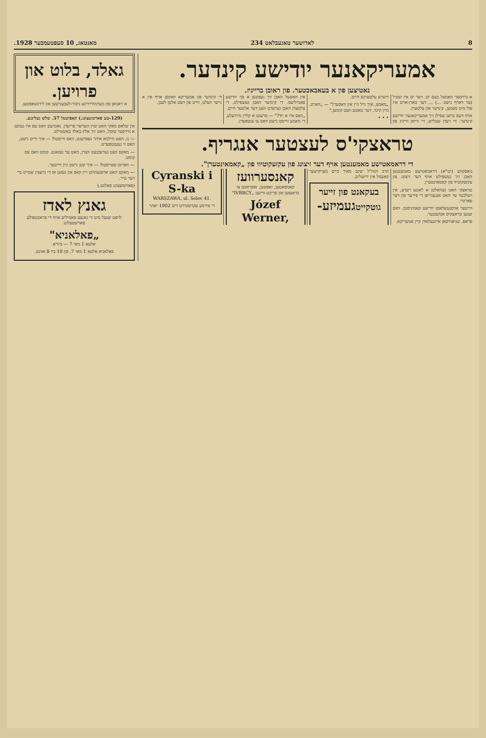8 לאדזשער טאגעבלאט 234 מאנטאג, 10 סעפטעמבער 1928.
אמעריקאנער יודישע קינדער.
נאטיצען פון א בעאבאכטער. פון ראובן ברייניז.
א גרויסער האמעל בעם ים. דער ים איז שטיל (ער דארף נישט ...) ... דער באדן-ארט איז פול מיט מענשן, קינדער און עלטערן.
אויף דעם ברעג שפילן זיך אמעריקאנער יודישע קינדער. זיי רעדן ענגליש, זיי ווייסן ווייניג פון זייערע עלטערנס היים.
„מאמע, איך וויל גיין אין וואסער!" — „ווארט, מיין קינד, דער טאטע וועט קומען."
• • •
אין האטעל האבן זיך געפונען א סך יודישע פאמיליעס. די קינדער האבן געשפילט, די עלטערן האבן גערעדט וועגן דער אלטער היים.
„וואס איז א יוד?" — פרעגט א קליין מיידעלע. די מאמע ווייסט נישט וואס צו ענטפערן.
די קינדער פון אמעריקא וואקסן אויף אין א נייער וועלט, ווייט פון דעם אלטן לעבן.
טראצקי'ס לעצטער אנגריף.
די דראמאטישע מאמענטען אויף דער זיצונג פון עקזעקוטיוו פון „קאמאינטערן".
מאסקווע (יט"א) דראמאטישע מאמענטען האבן זיך געשפילט אויף דער זיצונג פון עקזעקוטיוו פון קאמאינטערן.
טראצקי האט געהאלטן א לאנגע רעדע, אין וועלכער ער האט אנגעגריפן די פירער פון דער פארטיי.
ווייטער אויסגעשלאסן יודישע קאמוניסטן. וואס זענען טראצקיס אנהענגער.
פראפ. שניאורסאן איינגעלאדן קיין אמעריקא.
הרב הגה"ל יעקב מאיר ביים מערקישער קאנסול אין ירושלים.
בעקאנט פון זייער גוטקייט געמיזע-קאנסערוועז
קאמפאטען, זאפטען, זאפראזען צו בראנפען און פריכט-ווײנען „IVBRCY"
Józef Werner, Cyranski i S-ka
WARSZAWA, ul. Solec 41.
די פירמע עקזיסטירט זייט 1902 יאהר
גאלד, בלוט און פרויען.
א ראמאן פון מערמווירדיגע גיבור-לעבענישען און לידנשאפטען.
(129-טע פארטזעצונג.) קאפיטעל 57. שלש געלינגע.
אין שלאס מאקי האט שוין הערשר פריעדן. נאכדעם וואס עס איז געווען א גרויסער טומל, האט זיך אלץ באלד באשטילט.
— נו, האט הילמא איהר געפרעגט, וואס ווייסטו? — איך ווייס נישט, האט זי געענטפערט.
— מאקס וועט גערעכנעט ווערן, האט ער געזאגט. קומט וואס עס קומט.
— ווארום שטייסטו? — איך קען נישט גיין ווייטער.
— מאקס האט אויפגעהויבן זיין קאפ און געזען אז די גרעפין שטייט ביי דער טיר.
(פארטזעצונג פאלגט.)
גאנץ לאדז
לויפט שנעל מיט די גאנצע פאמיליע אויף די פראכטפולע פארשטעלונג
„פאלאניא"
אלעא 1 מאי 7 — ביורא
פאלאניא אלעא 1 מאי 7, פון 10 ביז 8 אוונט.